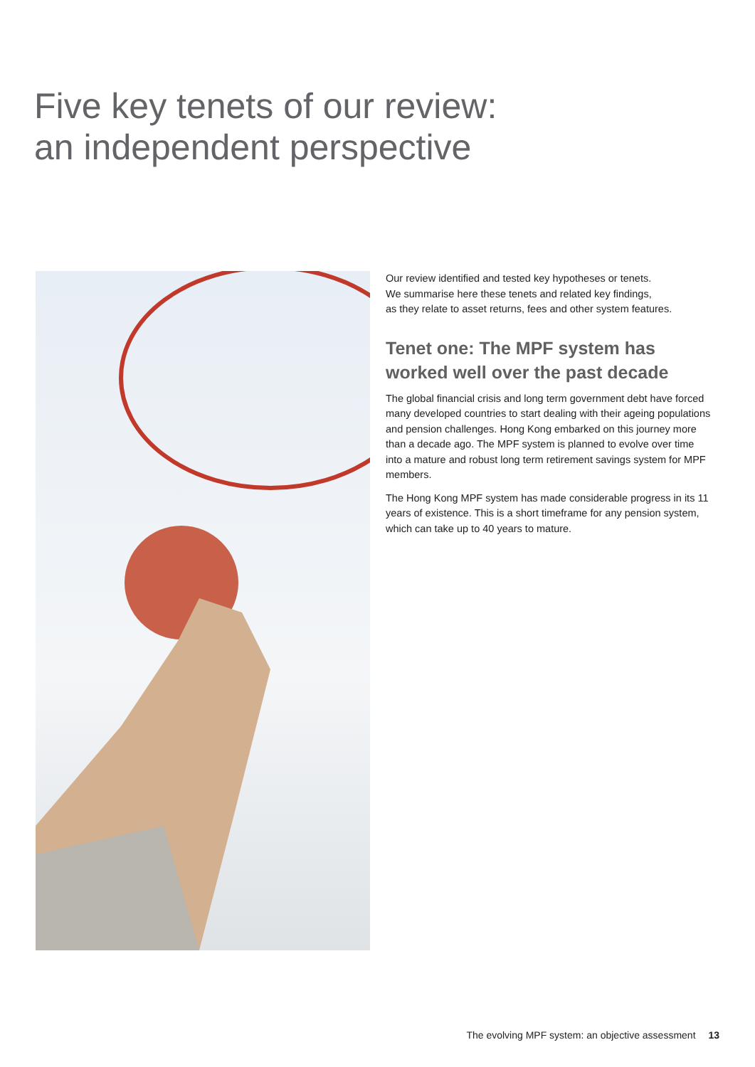Five key tenets of our review:
an independent perspective
Our review identified and tested key hypotheses or tenets.
We summarise here these tenets and related key findings,
as they relate to asset returns, fees and other system features.
Tenet one: The MPF system has worked well over the past decade
The global financial crisis and long term government debt have forced many developed countries to start dealing with their ageing populations and pension challenges. Hong Kong embarked on this journey more than a decade ago. The MPF system is planned to evolve over time into a mature and robust long term retirement savings system for MPF members.
The Hong Kong MPF system has made considerable progress in its 11 years of existence. This is a short timeframe for any pension system, which can take up to 40 years to mature.
The evolving MPF system: an objective assessment 13